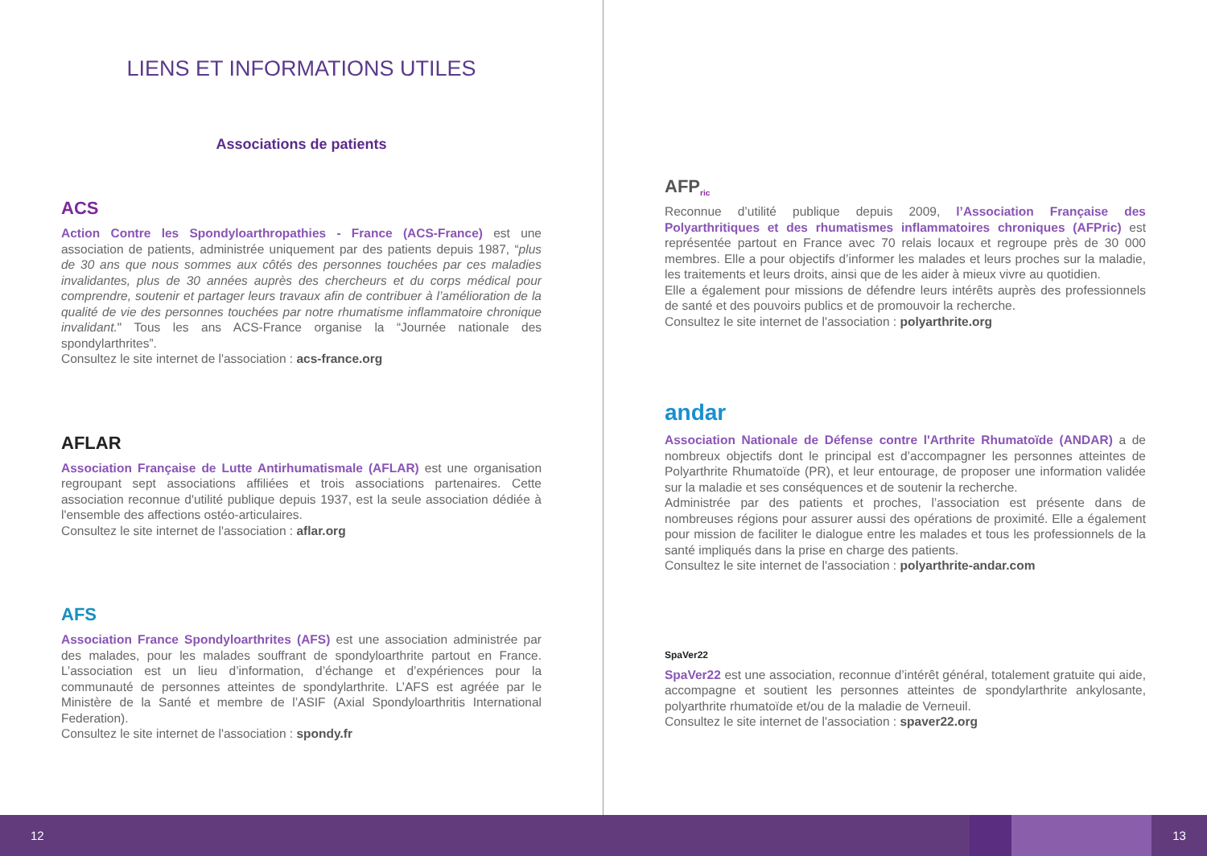LIENS ET INFORMATIONS UTILES
Associations de patients
ACS
Action Contre les Spondyloarthropathies - France (ACS-France) est une association de patients, administrée uniquement par des patients depuis 1987, “plus de 30 ans que nous sommes aux côtés des personnes touchées par ces maladies invalidantes, plus de 30 années auprès des chercheurs et du corps médical pour comprendre, soutenir et partager leurs travaux afin de contribuer à l’amélioration de la qualité de vie des personnes touchées par notre rhumatisme inflammatoire chronique invalidant." Tous les ans ACS-France organise la “Journée nationale des spondylarthrites”.
Consultez le site internet de l'association : acs-france.org
AFLAR
Association Française de Lutte Antirhumatismale (AFLAR) est une organisation regroupant sept associations affiliées et trois associations partenaires. Cette association reconnue d'utilité publique depuis 1937, est la seule association dédiée à l'ensemble des affections ostéo-articulaires.
Consultez le site internet de l'association : aflar.org
AFS
Association France Spondyloarthrites (AFS) est une association administrée par des malades, pour les malades souffrant de spondyloarthrite partout en France. L’association est un lieu d’information, d’échange et d’expériences pour la communauté de personnes atteintes de spondylarthrite. L’AFS est agréée par le Ministère de la Santé et membre de l’ASIF (Axial Spondyloarthritis International Federation).
Consultez le site internet de l'association : spondy.fr
AFP<sup>ric</sup>
Reconnue d’utilité publique depuis 2009, l’Association Française des Polyarthritiques et des rhumatismes inflammatoires chroniques (AFPric) est représentée partout en France avec 70 relais locaux et regroupe près de 30 000 membres. Elle a pour objectifs d’informer les malades et leurs proches sur la maladie, les traitements et leurs droits, ainsi que de les aider à mieux vivre au quotidien.
Elle a également pour missions de défendre leurs intérêts auprès des professionnels de santé et des pouvoirs publics et de promouvoir la recherche.
Consultez le site internet de l'association : polyarthrite.org
andar
Association Nationale de Défense contre l'Arthrite Rhumatoïde (ANDAR) a de nombreux objectifs dont le principal est d’accompagner les personnes atteintes de Polyarthrite Rhumatoïde (PR), et leur entourage, de proposer une information validée sur la maladie et ses conséquences et de soutenir la recherche.
Administrée par des patients et proches, l’association est présente dans de nombreuses régions pour assurer aussi des opérations de proximité. Elle a également pour mission de faciliter le dialogue entre les malades et tous les professionnels de la santé impliqués dans la prise en charge des patients.
Consultez le site internet de l'association : polyarthrite-andar.com
SpaVer22
SpaVer22 est une association, reconnue d’intérêt général, totalement gratuite qui aide, accompagne et soutient les personnes atteintes de spondylarthrite ankylosante, polyarthrite rhumatoïde et/ou de la maladie de Verneuil.
Consultez le site internet de l'association : spaver22.org
12 13